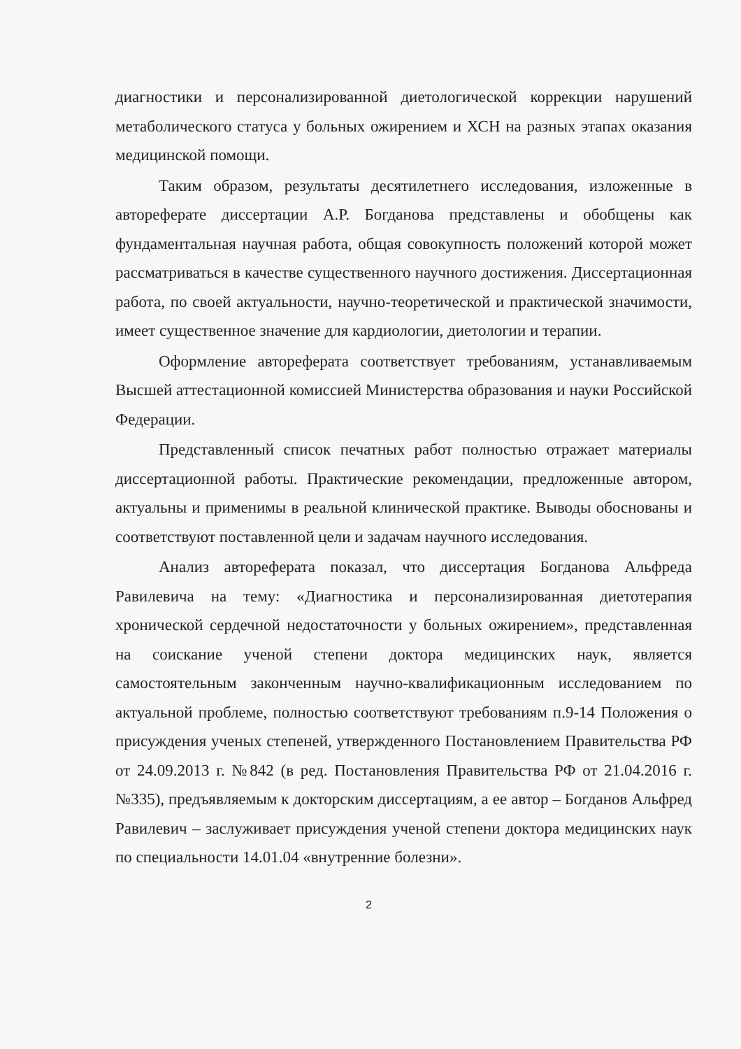диагностики и персонализированной диетологической коррекции нарушений метаболического статуса у больных ожирением и ХСН на разных этапах оказания медицинской помощи.
Таким образом, результаты десятилетнего исследования, изложенные в автореферате диссертации А.Р. Богданова представлены и обобщены как фундаментальная научная работа, общая совокупность положений которой может рассматриваться в качестве существенного научного достижения. Диссертационная работа, по своей актуальности, научно-теоретической и практической значимости, имеет существенное значение для кардиологии, диетологии и терапии.
Оформление автореферата соответствует требованиям, устанавливаемым Высшей аттестационной комиссией Министерства образования и науки Российской Федерации.
Представленный список печатных работ полностью отражает материалы диссертационной работы. Практические рекомендации, предложенные автором, актуальны и применимы в реальной клинической практике. Выводы обоснованы и соответствуют поставленной цели и задачам научного исследования.
Анализ автореферата показал, что диссертация Богданова Альфреда Равилевича на тему: «Диагностика и персонализированная диетотерапия хронической сердечной недостаточности у больных ожирением», представленная на соискание ученой степени доктора медицинских наук, является самостоятельным законченным научно-квалификационным исследованием по актуальной проблеме, полностью соответствуют требованиям п.9-14 Положения о присуждения ученых степеней, утвержденного Постановлением Правительства РФ от 24.09.2013 г. №842 (в ред. Постановления Правительства РФ от 21.04.2016 г. №335), предъявляемым к докторским диссертациям, а ее автор – Богданов Альфред Равилевич – заслуживает присуждения ученой степени доктора медицинских наук по специальности 14.01.04 «внутренние болезни».
2